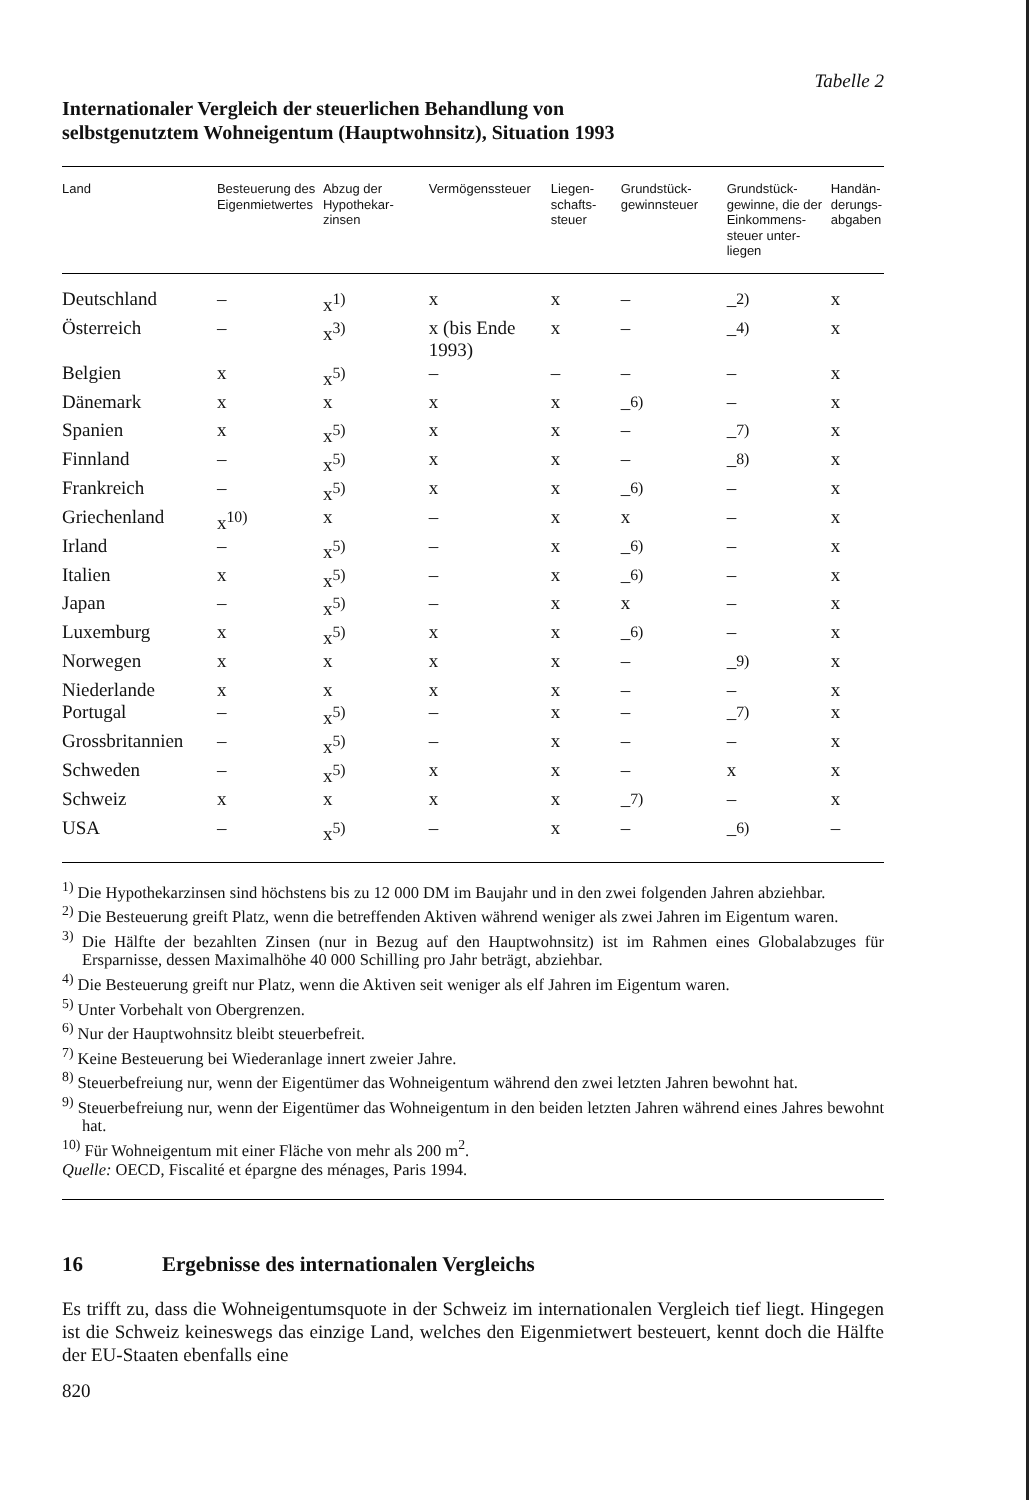Tabelle 2
Internationaler Vergleich der steuerlichen Behandlung von
selbstgenutztem Wohneigentum (Hauptwohnsitz), Situation 1993
| Land | Besteuerung des Eigen­mietwertes | Abzug der Hypothekar­zinsen | Vermögens­steuer | Liegen­schafts­steuer | Grundstück­gewinnsteuer | Grundstück­gewinne, die der Ein­kommens­steuer unter­liegen | Handän­derungs­abgaben |
| --- | --- | --- | --- | --- | --- | --- | --- |
| Deutschland | – | x<sup>1)</sup> | x | x | – | –<sup>2)</sup> | x |
| Österreich | – | x<sup>3)</sup> | x (bis Ende 1993) | x | – | –<sup>4)</sup> | x |
| Belgien | x | x<sup>5)</sup> | – | – | – | – | x |
| Dänemark | x | x | x | x | –<sup>6)</sup> | – | x |
| Spanien | x | x<sup>5)</sup> | x | x | – | –<sup>7)</sup> | x |
| Finnland | – | x<sup>5)</sup> | x | x | – | –<sup>8)</sup> | x |
| Frankreich | – | x<sup>5)</sup> | x | x | –<sup>6)</sup> | – | x |
| Griechenland | x<sup>10)</sup> | x | – | x | x | – | x |
| Irland | – | x<sup>5)</sup> | – | x | –<sup>6)</sup> | – | x |
| Italien | x | x<sup>5)</sup> | – | x | –<sup>6)</sup> | – | x |
| Japan | – | x<sup>5)</sup> | – | x | x | – | x |
| Luxemburg | x | x<sup>5)</sup> | x | x | –<sup>6)</sup> | – | x |
| Norwegen | x | x | x | x | – | –<sup>9)</sup> | x |
| Niederlande | x | x | x | x | – | – | x |
| Portugal | – | x<sup>5)</sup> | – | x | – | –<sup>7)</sup> | x |
| Grossbritannien | – | x<sup>5)</sup> | – | x | – | – | x |
| Schweden | – | x<sup>5)</sup> | x | x | – | x | x |
| Schweiz | x | x | x | x | –<sup>7)</sup> | – | x |
| USA | – | x<sup>5)</sup> | – | x | – | –<sup>6)</sup> | – |
<sup>1)</sup> Die Hypothekarzinsen sind höchstens bis zu 12 000 DM im Baujahr und in den zwei folgenden Jahren abziehbar.
<sup>2)</sup> Die Besteuerung greift Platz, wenn die betreffenden Aktiven während weniger als zwei Jahren im Eigentum waren.
<sup>3)</sup> Die Hälfte der bezahlten Zinsen (nur in Bezug auf den Hauptwohnsitz) ist im Rahmen eines Globalabzuges für Ersparnisse, dessen Maximalhöhe 40 000 Schilling pro Jahr beträgt, abziehbar.
<sup>4)</sup> Die Besteuerung greift nur Platz, wenn die Aktiven seit weniger als elf Jahren im Eigentum waren.
<sup>5)</sup> Unter Vorbehalt von Obergrenzen.
<sup>6)</sup> Nur der Hauptwohnsitz bleibt steuerbefreit.
<sup>7)</sup> Keine Besteuerung bei Wiederanlage innert zweier Jahre.
<sup>8)</sup> Steuerbefreiung nur, wenn der Eigentümer das Wohneigentum während den zwei letzten Jahren bewohnt hat.
<sup>9)</sup> Steuerbefreiung nur, wenn der Eigentümer das Wohneigentum in den beiden letzten Jahren während eines Jahres bewohnt hat.
<sup>10)</sup> Für Wohneigentum mit einer Fläche von mehr als 200 m<sup>2</sup>.
Quelle: OECD, Fiscalité et épargne des ménages, Paris 1994.
16 Ergebnisse des internationalen Vergleichs
Es trifft zu, dass die Wohneigentumsquote in der Schweiz im internationalen Vergleich tief liegt. Hingegen ist die Schweiz keineswegs das einzige Land, welches den Eigenmietwert besteuert, kennt doch die Hälfte der EU-Staaten ebenfalls eine
820